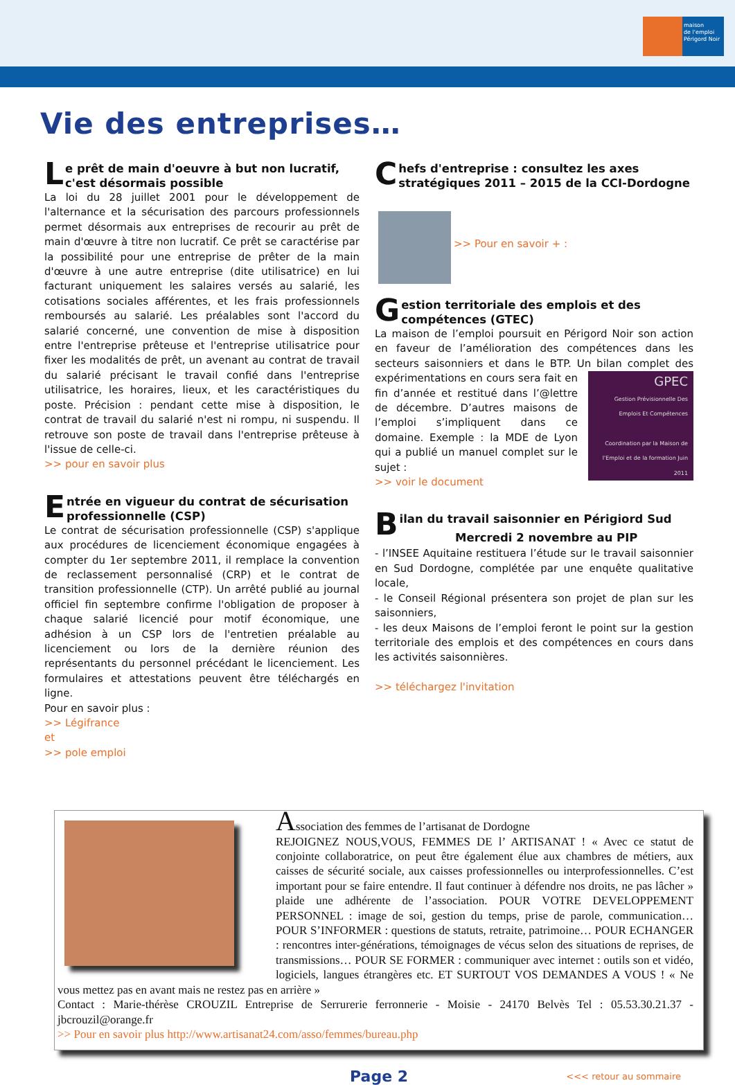maison
de l'emploi
Périgord Noir
Vie des entreprises…
Le prêt de main d'oeuvre à but non lucratif, c'est désormais possible
La loi du 28 juillet 2001 pour le développement de l'alternance et la sécurisation des parcours professionnels permet désormais aux entreprises de recourir au prêt de main d'œuvre à titre non lucratif. Ce prêt se caractérise par la possibilité pour une entreprise de prêter de la main d'œuvre à une autre entreprise (dite utilisatrice) en lui facturant uniquement les salaires versés au salarié, les cotisations sociales afférentes, et les frais professionnels remboursés au salarié. Les préalables sont l'accord du salarié concerné, une convention de mise à disposition entre l'entreprise prêteuse et l'entreprise utilisatrice pour fixer les modalités de prêt, un avenant au contrat de travail du salarié précisant le travail confié dans l'entreprise utilisatrice, les horaires, lieux, et les caractéristiques du poste. Précision : pendant cette mise à disposition, le contrat de travail du salarié n'est ni rompu, ni suspendu. Il retrouve son poste de travail dans l'entreprise prêteuse à l'issue de celle-ci.
>> pour en savoir plus
Entrée en vigueur du contrat de sécurisation professionnelle (CSP)
Le contrat de sécurisation professionnelle (CSP) s'applique aux procédures de licenciement économique engagées à compter du 1er septembre 2011, il remplace la convention de reclassement personnalisé (CRP) et le contrat de transition professionnelle (CTP). Un arrêté publié au journal officiel fin septembre confirme l'obligation de proposer à chaque salarié licencié pour motif économique, une adhésion à un CSP lors de l'entretien préalable au licenciement ou lors de la dernière réunion des représentants du personnel précédant le licenciement. Les formulaires et attestations peuvent être téléchargés en ligne.
Pour en savoir plus :
>> Légifrance
et
>> pole emploi
Chefs d'entreprise : consultez les axes stratégiques 2011 – 2015 de la CCI-Dordogne
>> Pour en savoir + :
Gestion territoriale des emplois et des compétences (GTEC)
La maison de l’emploi poursuit en Périgord Noir son action en faveur de l’amélioration des compétences dans les secteurs saisonniers et dans le BTP. Un bilan complet des expérimentations GPEC
Gestion Prévisionnelle Des Emplois Et Compétences
Coordination par la Maison de l'Emploi et de la formation Juin 2011 en cours sera fait en fin d’année et restitué dans l’@lettre de décembre. D’autres maisons de l’emploi s’impliquent dans ce domaine. Exemple : la MDE de Lyon qui a publié un manuel complet sur le sujet :
>> voir le document
Bilan du travail saisonnier en Périgiord Sud
Mercredi 2 novembre au PIP
- l’INSEE Aquitaine restituera l’étude sur le travail saisonnier en Sud Dordogne, complétée par une enquête qualitative locale,
- le Conseil Régional présentera son projet de plan sur les saisonniers,
- les deux Maisons de l’emploi feront le point sur la gestion territoriale des emplois et des compétences en cours dans les activités saisonnières.
>> téléchargez l'invitation
Association des femmes de l’artisanat de Dordogne
REJOIGNEZ NOUS,VOUS, FEMMES DE l’ ARTISANAT ! « Avec ce statut de conjointe collaboratrice, on peut être également élue aux chambres de métiers, aux caisses de sécurité sociale, aux caisses professionnelles ou interprofessionnelles. C’est important pour se faire entendre. Il faut continuer à défendre nos droits, ne pas lâcher » plaide une adhérente de l’association. POUR VOTRE DEVELOPPEMENT PERSONNEL : image de soi, gestion du temps, prise de parole, communication… POUR S’INFORMER : questions de statuts, retraite, patrimoine… POUR ECHANGER : rencontres inter-générations, témoignages de vécus selon des situations de reprises, de transmissions… POUR SE FORMER : communiquer avec internet : outils son et vidéo, logiciels, langues étrangères etc. ET SURTOUT VOS DEMANDES A VOUS ! « Ne vous mettez pas en avant mais ne restez pas en arrière »
Contact : Marie-thérèse CROUZIL Entreprise de Serrurerie ferronnerie - Moisie - 24170 Belvès Tel : 05.53.30.21.37 - jbcrouzil@orange.fr
>> Pour en savoir plus http://www.artisanat24.com/asso/femmes/bureau.php
Page 2 <<< retour au sommaire